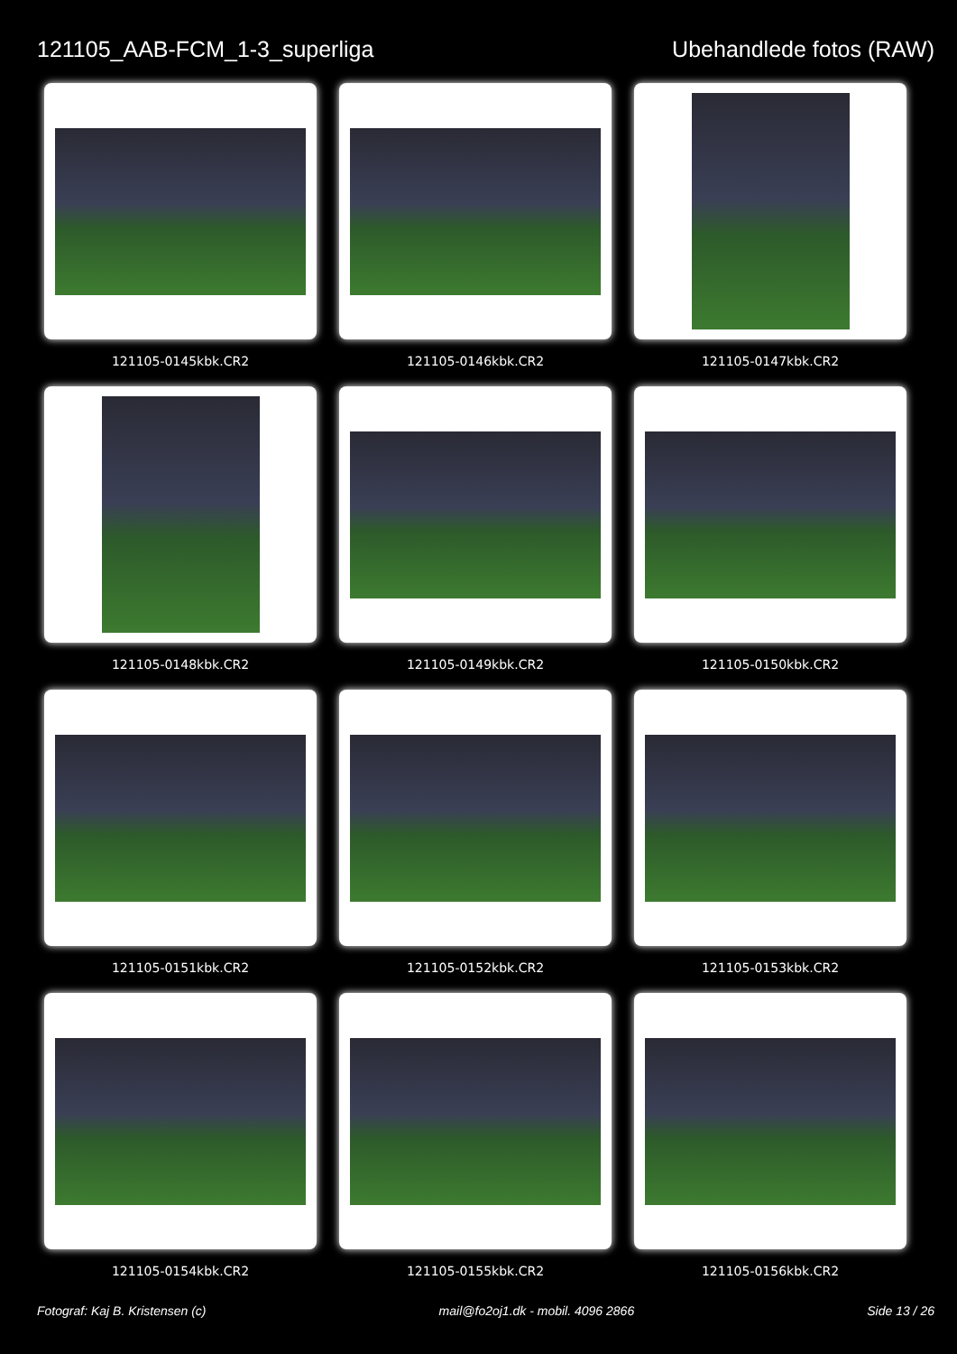121105_AAB-FCM_1-3_superliga Ubehandlede fotos (RAW)
121105-0145kbk.CR2
121105-0146kbk.CR2
121105-0147kbk.CR2
121105-0148kbk.CR2
121105-0149kbk.CR2
121105-0150kbk.CR2
121105-0151kbk.CR2
121105-0152kbk.CR2
121105-0153kbk.CR2
121105-0154kbk.CR2
121105-0155kbk.CR2
121105-0156kbk.CR2
Fotograf: Kaj B. Kristensen (c) mail@fo2oj1.dk - mobil. 4096 2866 Side 13 / 26